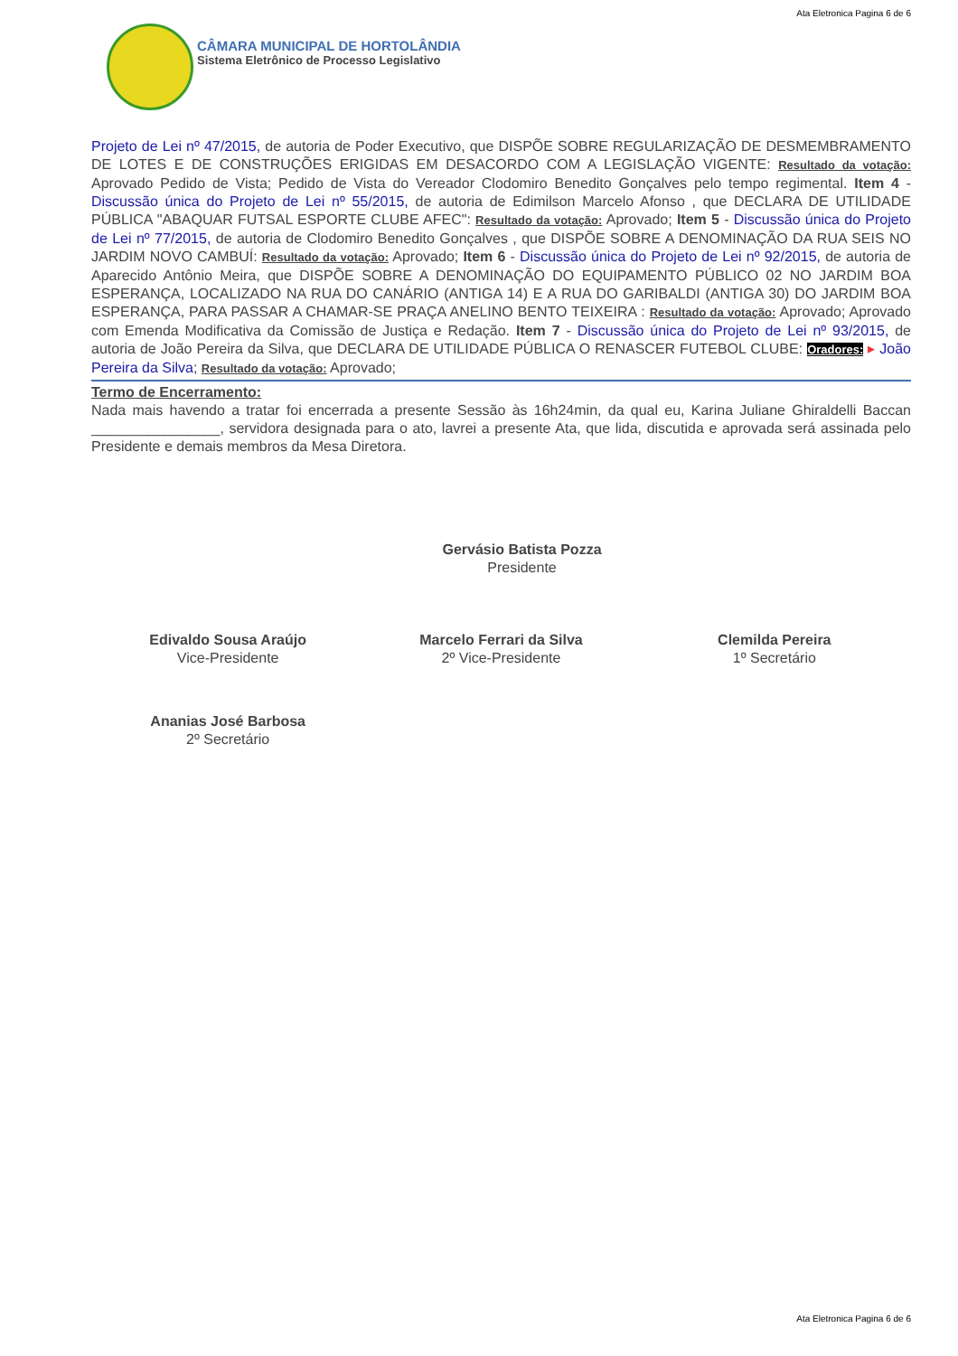Ata Eletronica Pagina 6 de 6
CÂMARA MUNICIPAL DE HORTOLÂNDIA
Sistema Eletrônico de Processo Legislativo
Projeto de Lei nº 47/2015, de autoria de Poder Executivo, que DISPÕE SOBRE REGULARIZAÇÃO DE DESMEMBRAMENTO DE LOTES E DE CONSTRUÇÕES ERIGIDAS EM DESACORDO COM A LEGISLAÇÃO VIGENTE: Resultado da votação: Aprovado Pedido de Vista; Pedido de Vista do Vereador Clodomiro Benedito Gonçalves pelo tempo regimental. Item 4 - Discussão única do Projeto de Lei nº 55/2015, de autoria de Edimilson Marcelo Afonso , que DECLARA DE UTILIDADE PÚBLICA "ABAQUAR FUTSAL ESPORTE CLUBE AFEC": Resultado da votação: Aprovado; Item 5 - Discussão única do Projeto de Lei nº 77/2015, de autoria de Clodomiro Benedito Gonçalves , que DISPÕE SOBRE A DENOMINAÇÃO DA RUA SEIS NO JARDIM NOVO CAMBUÍ: Resultado da votação: Aprovado; Item 6 - Discussão única do Projeto de Lei nº 92/2015, de autoria de Aparecido Antônio Meira, que DISPÕE SOBRE A DENOMINAÇÃO DO EQUIPAMENTO PÚBLICO 02 NO JARDIM BOA ESPERANÇA, LOCALIZADO NA RUA DO CANÁRIO (ANTIGA 14) E A RUA DO GARIBALDI (ANTIGA 30) DO JARDIM BOA ESPERANÇA, PARA PASSAR A CHAMAR-SE PRAÇA ANELINO BENTO TEIXEIRA : Resultado da votação: Aprovado; Aprovado com Emenda Modificativa da Comissão de Justiça e Redação. Item 7 - Discussão única do Projeto de Lei nº 93/2015, de autoria de João Pereira da Silva, que DECLARA DE UTILIDADE PÚBLICA O RENASCER FUTEBOL CLUBE: Oradores: ▸ João Pereira da Silva; Resultado da votação: Aprovado;
Termo de Encerramento:
Nada mais havendo a tratar foi encerrada a presente Sessão às 16h24min, da qual eu, Karina Juliane Ghiraldelli Baccan ________________, servidora designada para o ato, lavrei a presente Ata, que lida, discutida e aprovada será assinada pelo Presidente e demais membros da Mesa Diretora.
Gervásio Batista Pozza
Presidente
Edivaldo Sousa Araújo
Vice-Presidente
Marcelo Ferrari da Silva
2º Vice-Presidente
Clemilda Pereira
1º Secretário
Ananias José Barbosa
2º Secretário
Ata Eletronica Pagina 6 de 6